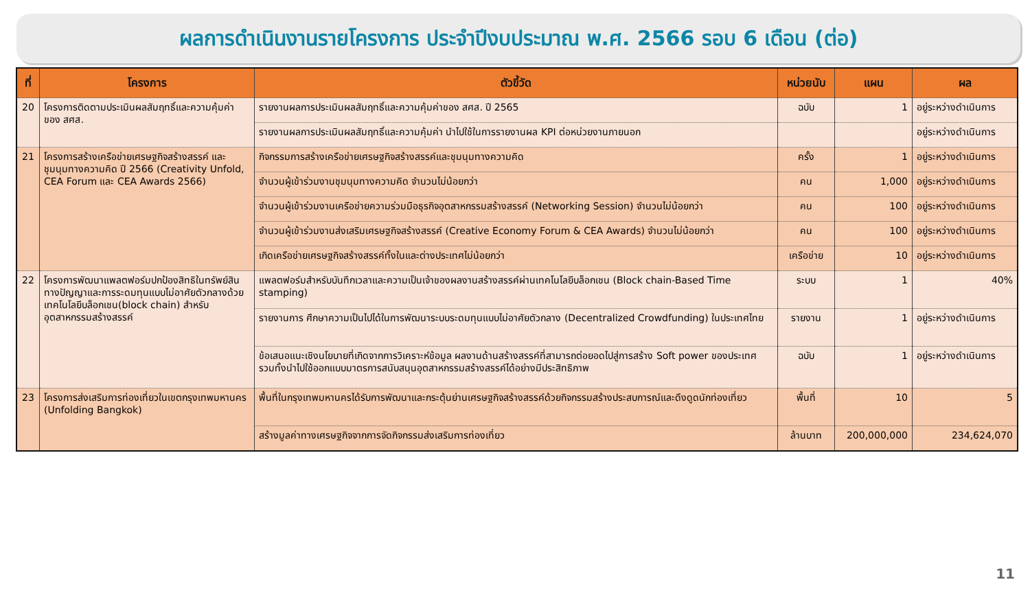ผลการดำเนินงานรายโครงการ ประจำปีงบประมาณ พ.ศ. 2566 รอบ 6 เดือน (ต่อ)
| ที่ | โครงการ | ตัวขี้วัด | หน่วยนับ | แผน | ผล |
| --- | --- | --- | --- | --- | --- |
| 20 | โครงการติดตามประเมินผลสัมฤทธิ์และความคุ้มค่าของ สศส. | รายงานผลการประเมินผลสัมฤทธิ์และความคุ้มค่าของ สศส. ปี 2565 | ฉบับ | 1 | อยู่ระหว่างดำเนินการ |
| | | รายงานผลการประเมินผลสัมฤทธิ์และความคุ้มค่า นำไปใช้ในการรายงานผล KPI ต่อหน่วยงานภายนอก | | | อยู่ระหว่างดำเนินการ |
| 21 | โครงการสร้างเครือข่ายเศรษฐกิจสร้างสรรค์ และชุมนุมทางความคิด ปี 2566 (Creativity Unfold, CEA Forum และ CEA Awards 2566) | กิจกรรมการสร้างเครือข่ายเศรษฐกิจสร้างสรรค์และชุมนุมทางความคิด | ครั้ง | 1 | อยู่ระหว่างดำเนินการ |
| | | จำนวนผู้เข้าร่วมงานชุมนุมทางความคิด จำนวนไม่น้อยกว่า | คน | 1,000 | อยู่ระหว่างดำเนินการ |
| | | จำนวนผู้เข้าร่วมงานเครือข่ายความร่วมมือธุรกิจอุตสาหกรรมสร้างสรรค์ (Networking Session) จำนวนไม่น้อยกว่า | คน | 100 | อยู่ระหว่างดำเนินการ |
| | | จำนวนผู้เข้าร่วมงานส่งเสริมเศรษฐกิจสร้างสรรค์ (Creative Economy Forum & CEA Awards) จำนวนไม่น้อยกว่า | คน | 100 | อยู่ระหว่างดำเนินการ |
| | | เกิดเครือข่ายเศรษฐกิจสร้างสรรค์ทั้งในและต่างประเทศไม่น้อยกว่า | เครือข่าย | 10 | อยู่ระหว่างดำเนินการ |
| 22 | โครงการพัฒนาแพลตฟอร์มปกป้องสิทธิในทรัพย์สินทางปัญญาและการระดมทุนแบบไม่อาศัยตัวกลางด้วยเทคโนโลยีบล็อกเชน(block chain) สำหรับอุตสาหกรรมสร้างสรรค์ | แพลตฟอร์มสำหรับบันทึกเวลาและความเป็นเจ้าของผลงานสร้างสรรค์ผ่านเทคโนโลยีบล็อกเชน (Block chain-Based Time stamping) | ระบบ | 1 | 40% |
| | | รายงานการ ศึกษาความเป็นไปได้ในการพัฒนาระบบระดมทุนแบบไม่อาศัยตัวกลาง (Decentralized Crowdfunding) ในประเทศไทย | รายงาน | 1 | อยู่ระหว่างดำเนินการ |
| | | ข้อเสนอแนะเชิงนโยบายที่เกิดจากการวิเคราะห์ข้อมูล ผลงานด้านสร้างสรรค์ที่สามารถต่อยอดไปสู่การสร้าง Soft power ของประเทศ รวมทั้งนำไปใช้ออกแบบมาตรการสนับสนุนอุตสาหกรรมสร้างสรรค์ได้อย่างมีประสิทธิภาพ | ฉบับ | 1 | อยู่ระหว่างดำเนินการ |
| 23 | โครงการส่งเสริมการท่องเที่ยวในเขตกรุงเทพมหานคร (Unfolding Bangkok) | พื้นที่ในกรุงเทพมหานครได้รับการพัฒนาและกระตุ้นย่านเศรษฐกิจสร้างสรรค์ด้วยกิจกรรมสร้างประสบการณ์และดึงดูดนักท่องเที่ยว | พื้นที่ | 10 | 5 |
| | | สร้างมูลค่าทางเศรษฐกิจจากการจัดกิจกรรมส่งเสริมการท่องเที่ยว | ล้านบาท | 200,000,000 | 234,624,070 |
11